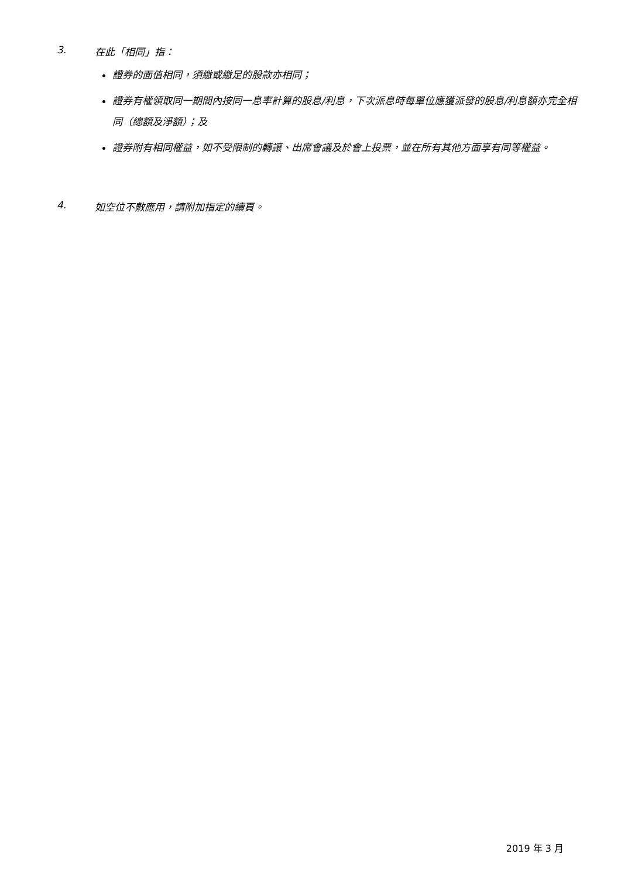3. 在此「相同」指：
證券的面值相同，須繳或繳足的股款亦相同；
證券有權領取同一期間內按同一息率計算的股息/利息，下次派息時每單位應獲派發的股息/利息額亦完全相同（總額及淨額）；及
證券附有相同權益，如不受限制的轉讓、出席會議及於會上投票，並在所有其他方面享有同等權益。
4. 如空位不敷應用，請附加指定的續頁。
2019 年 3 月